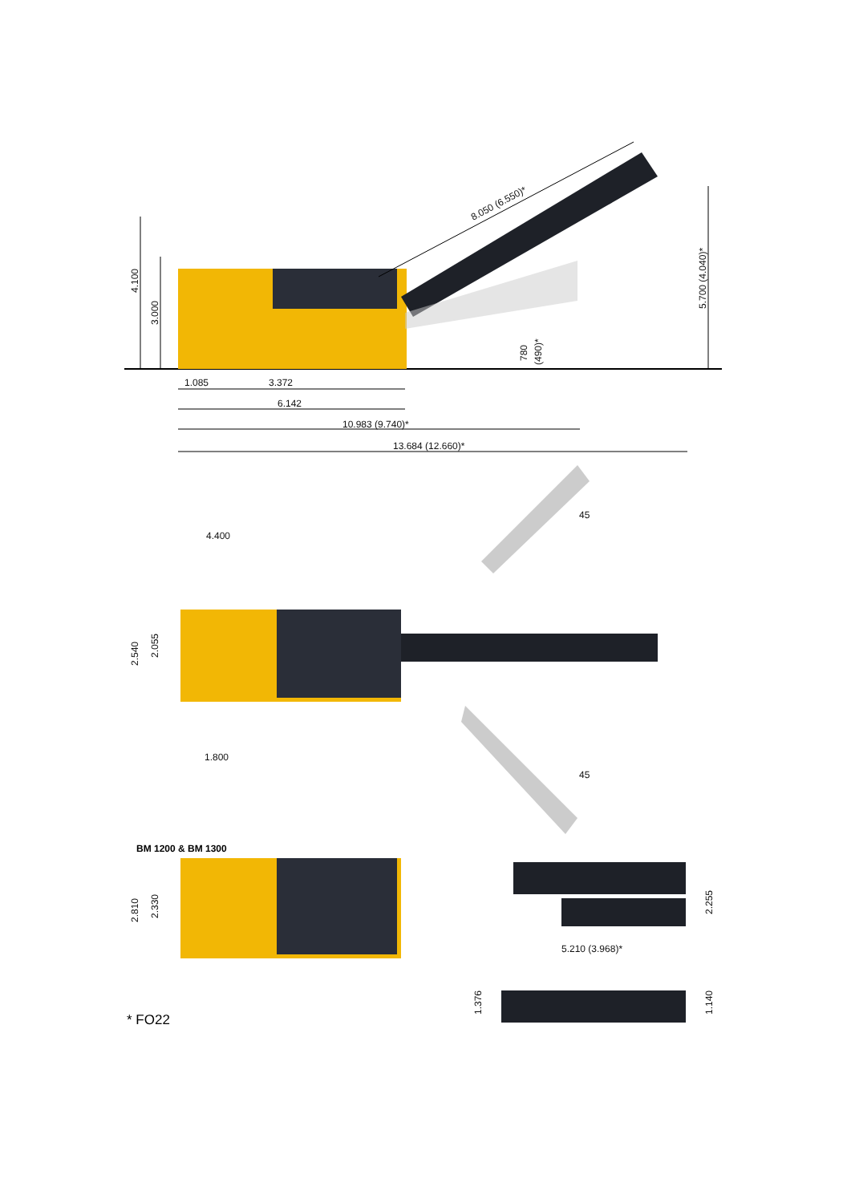4.100
3.000
5.700 (4.040)*
780
(490)*
8.050 (6.550)*
1.085
3.372
6.142
10.983 (9.740)*
13.684 (12.660)*
4.400
1.800
45
45
2.540
2.055
2.810
2.330
2.255
5.210 (3.968)*
1.376
1.140
BM 1200 & BM 1300
* FO22